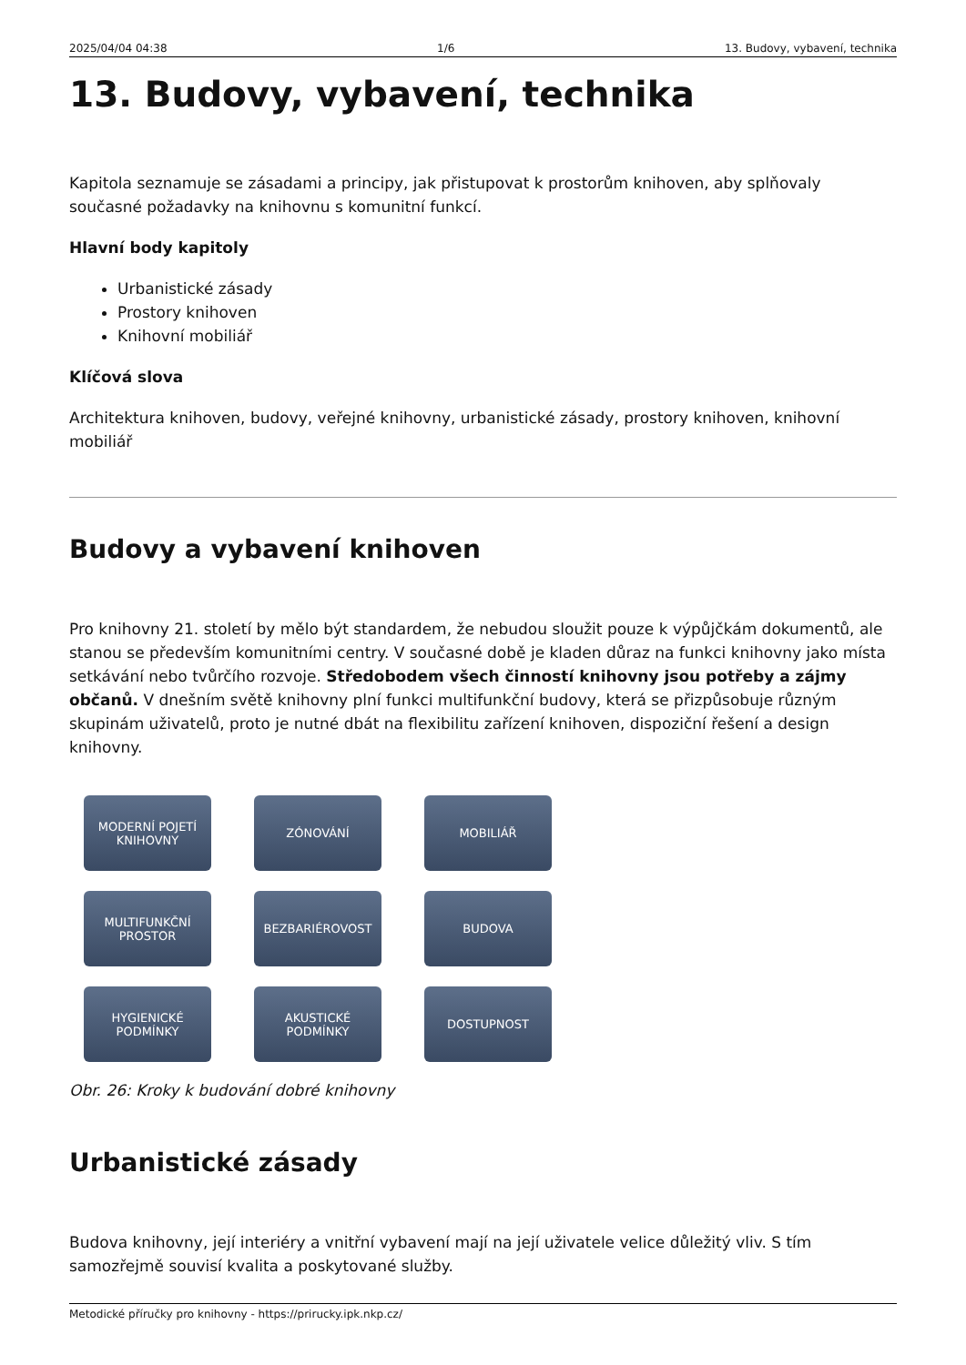2025/04/04 04:38 1/6 13. Budovy, vybavení, technika
13. Budovy, vybavení, technika
Kapitola seznamuje se zásadami a principy, jak přistupovat k prostorům knihoven, aby splňovaly současné požadavky na knihovnu s komunitní funkcí.
Hlavní body kapitoly
Urbanistické zásady
Prostory knihoven
Knihovní mobiliář
Klíčová slova
Architektura knihoven, budovy, veřejné knihovny, urbanistické zásady, prostory knihoven, knihovní mobiliář
Budovy a vybavení knihoven
Pro knihovny 21. století by mělo být standardem, že nebudou sloužit pouze k výpůjčkám dokumentů, ale stanou se především komunitními centry. V současné době je kladen důraz na funkci knihovny jako místa setkávání nebo tvůrčího rozvoje. Středobodem všech činností knihovny jsou potřeby a zájmy občanů. V dnešním světě knihovny plní funkci multifunkční budovy, která se přizpůsobuje různým skupinám uživatelů, proto je nutné dbát na flexibilitu zařízení knihoven, dispoziční řešení a design knihovny.
MODERNÍ POJETÍ
KNIHOVNY
ZÓNOVÁNÍ
MOBILIÁŘ
MULTIFUNKČNÍ
PROSTOR
BEZBARIÉROVOST
BUDOVA
HYGIENICKÉ
PODMÍNKY
AKUSTICKÉ
PODMÍNKY
DOSTUPNOST
Obr. 26: Kroky k budování dobré knihovny
Urbanistické zásady
Budova knihovny, její interiéry a vnitřní vybavení mají na její uživatele velice důležitý vliv. S tím samozřejmě souvisí kvalita a poskytované služby.
Metodické příručky pro knihovny - https://prirucky.ipk.nkp.cz/